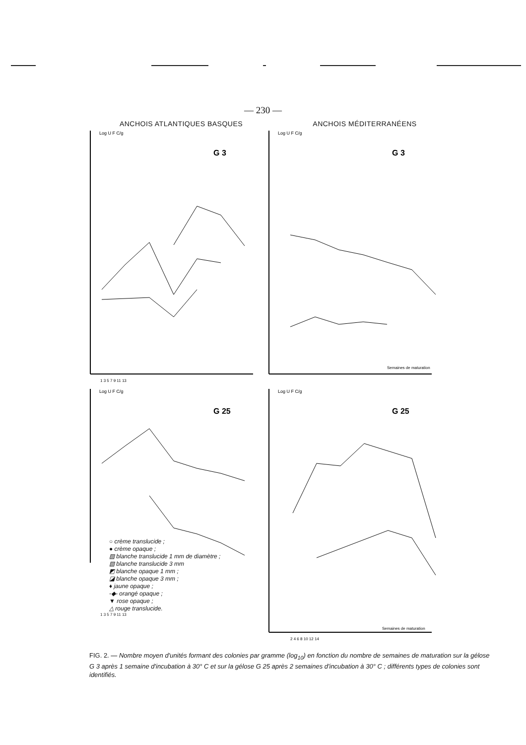— 230 —
ANCHOIS ATLANTIQUES BASQUES ANCHOIS MÉDITERRANÉENS
Log U F C/g
G 3
1 3 5 7 9 11 13
Log U F C/g
G 3
Semaines de maturation
Log U F C/g
G 25
○ crème translucide ;
● crème opaque ;
▨ blanche translucide 1 mm de diamètre ;
▧ blanche translucide 3 mm
◩ blanche opaque 1 mm ;
◪ blanche opaque 3 mm ;
♦ jaune opaque ;
-◆- orangé opaque ;
▼ rose opaque ;
△ rouge translucide.
1 3 5 7 9 11 13
Log U F C/g
G 25
Semaines de maturation
2 4 6 8 10 12 14
FIG. 2. — Nombre moyen d'unités formant des colonies par gramme (log<sub>10</sub>) en fonction du nombre de semaines de maturation sur la gélose G 3 après 1 semaine d'incubation à 30° C et sur la gélose G 25 après 2 semaines d'incubation à 30° C ; différents types de colonies sont identifiés.